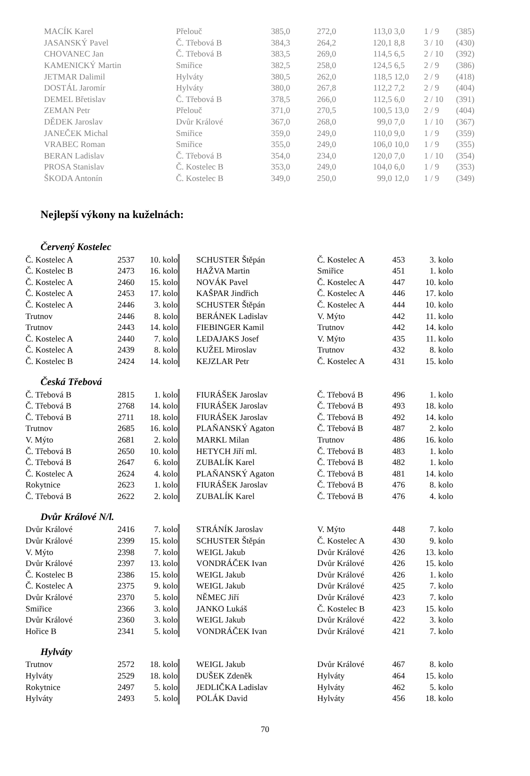| MACÍK Karel | Přelouč | 385,0 | 272,0 | 113,0 | 3,0 | 1 / 9 | (385) |
| JASANSKÝ Pavel | Č. Třebová B | 384,3 | 264,2 | 120,1 | 8,8 | 3 / 10 | (430) |
| CHOVANEC Jan | Č. Třebová B | 383,5 | 269,0 | 114,5 | 6,5 | 2 / 10 | (392) |
| KAMENICKÝ Martin | Smiřice | 382,5 | 258,0 | 124,5 | 6,5 | 2 / 9 | (386) |
| JETMAR Dalimil | Hylváty | 380,5 | 262,0 | 118,5 | 12,0 | 2 / 9 | (418) |
| DOSTÁL Jaromír | Hylváty | 380,0 | 267,8 | 112,2 | 7,2 | 2 / 9 | (404) |
| DEMEL Břetislav | Č. Třebová B | 378,5 | 266,0 | 112,5 | 6,0 | 2 / 10 | (391) |
| ZEMAN Petr | Přelouč | 371,0 | 270,5 | 100,5 | 13,0 | 2 / 9 | (404) |
| DĚDEK Jaroslav | Dvůr Králové | 367,0 | 268,0 | 99,0 | 7,0 | 1 / 10 | (367) |
| JANEČEK Michal | Smiřice | 359,0 | 249,0 | 110,0 | 9,0 | 1 / 9 | (359) |
| VRABEC Roman | Smiřice | 355,0 | 249,0 | 106,0 | 10,0 | 1 / 9 | (355) |
| BERAN Ladislav | Č. Třebová B | 354,0 | 234,0 | 120,0 | 7,0 | 1 / 10 | (354) |
| PROSA Stanislav | Č. Kostelec B | 353,0 | 249,0 | 104,0 | 6,0 | 1 / 9 | (353) |
| ŠKODA Antonín | Č. Kostelec B | 349,0 | 250,0 | 99,0 | 12,0 | 1 / 9 | (349) |
Nejlepší výkony na kuželnách:
Červený Kostelec
| Č. Kostelec A | 2537 | 10. kolo | | SCHUSTER Štěpán | Č. Kostelec A | 453 | 3. kolo |
| Č. Kostelec B | 2473 | 16. kolo | | HAŽVA Martin | Smiřice | 451 | 1. kolo |
| Č. Kostelec A | 2460 | 15. kolo | | NOVÁK Pavel | Č. Kostelec A | 447 | 10. kolo |
| Č. Kostelec A | 2453 | 17. kolo | | KAŠPAR Jindřich | Č. Kostelec A | 446 | 17. kolo |
| Č. Kostelec A | 2446 | 3. kolo | | SCHUSTER Štěpán | Č. Kostelec A | 444 | 10. kolo |
| Trutnov | 2446 | 8. kolo | | BERÁNEK Ladislav | V. Mýto | 442 | 11. kolo |
| Trutnov | 2443 | 14. kolo | | FIEBINGER Kamil | Trutnov | 442 | 14. kolo |
| Č. Kostelec A | 2440 | 7. kolo | | LEDAJAKS Josef | V. Mýto | 435 | 11. kolo |
| Č. Kostelec A | 2439 | 8. kolo | | KUŽEL Miroslav | Trutnov | 432 | 8. kolo |
| Č. Kostelec B | 2424 | 14. kolo | | KEJZLAR Petr | Č. Kostelec A | 431 | 15. kolo |
Česká Třebová
| Č. Třebová B | 2815 | 1. kolo | | FIURÁŠEK Jaroslav | Č. Třebová B | 496 | 1. kolo |
| Č. Třebová B | 2768 | 14. kolo | | FIURÁŠEK Jaroslav | Č. Třebová B | 493 | 18. kolo |
| Č. Třebová B | 2711 | 18. kolo | | FIURÁŠEK Jaroslav | Č. Třebová B | 492 | 14. kolo |
| Trutnov | 2685 | 16. kolo | | PLAŇANSKÝ Agaton | Č. Třebová B | 487 | 2. kolo |
| V. Mýto | 2681 | 2. kolo | | MARKL Milan | Trutnov | 486 | 16. kolo |
| Č. Třebová B | 2650 | 10. kolo | | HETYCH Jiří ml. | Č. Třebová B | 483 | 1. kolo |
| Č. Třebová B | 2647 | 6. kolo | | ZUBALÍK Karel | Č. Třebová B | 482 | 1. kolo |
| Č. Kostelec A | 2624 | 4. kolo | | PLAŇANSKÝ Agaton | Č. Třebová B | 481 | 14. kolo |
| Rokytnice | 2623 | 1. kolo | | FIURÁŠEK Jaroslav | Č. Třebová B | 476 | 8. kolo |
| Č. Třebová B | 2622 | 2. kolo | | ZUBALÍK Karel | Č. Třebová B | 476 | 4. kolo |
Dvůr Králové N/l.
| Dvůr Králové | 2416 | 7. kolo | | STRÁNÍK Jaroslav | V. Mýto | 448 | 7. kolo |
| Dvůr Králové | 2399 | 15. kolo | | SCHUSTER Štěpán | Č. Kostelec A | 430 | 9. kolo |
| V. Mýto | 2398 | 7. kolo | | WEIGL Jakub | Dvůr Králové | 426 | 13. kolo |
| Dvůr Králové | 2397 | 13. kolo | | VONDRÁČEK Ivan | Dvůr Králové | 426 | 15. kolo |
| Č. Kostelec B | 2386 | 15. kolo | | WEIGL Jakub | Dvůr Králové | 426 | 1. kolo |
| Č. Kostelec A | 2375 | 9. kolo | | WEIGL Jakub | Dvůr Králové | 425 | 7. kolo |
| Dvůr Králové | 2370 | 5. kolo | | NĚMEC Jiří | Dvůr Králové | 423 | 7. kolo |
| Smiřice | 2366 | 3. kolo | | JANKO Lukáš | Č. Kostelec B | 423 | 15. kolo |
| Dvůr Králové | 2360 | 3. kolo | | WEIGL Jakub | Dvůr Králové | 422 | 3. kolo |
| Hořice B | 2341 | 5. kolo | | VONDRÁČEK Ivan | Dvůr Králové | 421 | 7. kolo |
Hylváty
| Trutnov | 2572 | 18. kolo | | WEIGL Jakub | Dvůr Králové | 467 | 8. kolo |
| Hylváty | 2529 | 18. kolo | | DUŠEK Zdeněk | Hylváty | 464 | 15. kolo |
| Rokytnice | 2497 | 5. kolo | | JEDLIČKA Ladislav | Hylváty | 462 | 5. kolo |
| Hylváty | 2493 | 5. kolo | | POLÁK David | Hylváty | 456 | 18. kolo |
70